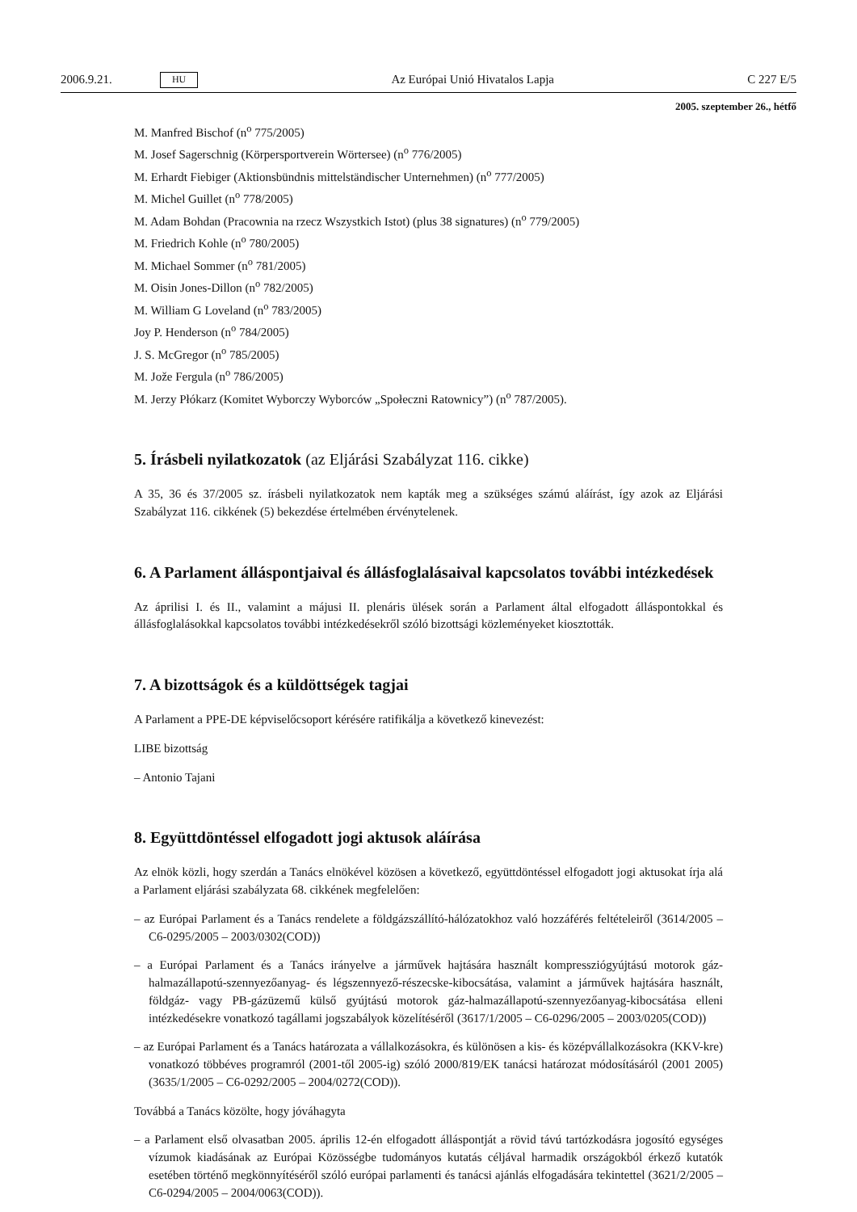2006.9.21. HU Az Európai Unió Hivatalos Lapja C 227 E/5
2005. szeptember 26., hétfő
M. Manfred Bischof (n<sup>o</sup> 775/2005)
M. Josef Sagerschnig (Körpersportverein Wörtersee) (n<sup>o</sup> 776/2005)
M. Erhardt Fiebiger (Aktionsbündnis mittelständischer Unternehmen) (n<sup>o</sup> 777/2005)
M. Michel Guillet (n<sup>o</sup> 778/2005)
M. Adam Bohdan (Pracownia na rzecz Wszystkich Istot) (plus 38 signatures) (n<sup>o</sup> 779/2005)
M. Friedrich Kohle (n<sup>o</sup> 780/2005)
M. Michael Sommer (n<sup>o</sup> 781/2005)
M. Oisin Jones-Dillon (n<sup>o</sup> 782/2005)
M. William G Loveland (n<sup>o</sup> 783/2005)
Joy P. Henderson (n<sup>o</sup> 784/2005)
J. S. McGregor (n<sup>o</sup> 785/2005)
M. Jože Fergula (n<sup>o</sup> 786/2005)
M. Jerzy Płókarz (Komitet Wyborczy Wyborców „Społeczni Ratownicy”) (n<sup>o</sup> 787/2005).
5. Írásbeli nyilatkozatok (az Eljárási Szabályzat 116. cikke)
A 35, 36 és 37/2005 sz. írásbeli nyilatkozatok nem kapták meg a szükséges számú aláírást, így azok az Eljárási Szabályzat 116. cikkének (5) bekezdése értelmében érvénytelenek.
6. A Parlament álláspontjaival és állásfoglalásaival kapcsolatos további intézkedések
Az áprilisi I. és II., valamint a májusi II. plenáris ülések során a Parlament által elfogadott álláspontokkal és állásfoglalásokkal kapcsolatos további intézkedésekről szóló bizottsági közleményeket kiosztották.
7. A bizottságok és a küldöttségek tagjai
A Parlament a PPE-DE képviselőcsoport kérésére ratifikálja a következő kinevezést:
LIBE bizottság
– Antonio Tajani
8. Együttdöntéssel elfogadott jogi aktusok aláírása
Az elnök közli, hogy szerdán a Tanács elnökével közösen a következő, együttdöntéssel elfogadott jogi aktusokat írja alá a Parlament eljárási szabályzata 68. cikkének megfelelően:
– az Európai Parlament és a Tanács rendelete a földgázszállító-hálózatokhoz való hozzáférés feltételeiről (3614/2005 – C6-0295/2005 – 2003/0302(COD))
– a Európai Parlament és a Tanács irányelve a járművek hajtására használt kompressziógyújtású motorok gáz-halmazállapotú-szennyezőanyag- és légszennyező-részecske-kibocsátása, valamint a járművek hajtására használt, földgáz- vagy PB-gázüzemű külső gyújtású motorok gáz-halmazállapotú-szennyezőanyag-kibocsátása elleni intézkedésekre vonatkozó tagállami jogszabályok közelítéséről (3617/1/2005 – C6-0296/2005 – 2003/0205(COD))
– az Európai Parlament és a Tanács határozata a vállalkozásokra, és különösen a kis- és középvállalkozásokra (KKV-kre) vonatkozó többéves programról (2001-től 2005-ig) szóló 2000/819/EK tanácsi határozat módosításáról (2001 2005) (3635/1/2005 – C6-0292/2005 – 2004/0272(COD)).
Továbbá a Tanács közölte, hogy jóváhagyta
– a Parlament első olvasatban 2005. április 12-én elfogadott álláspontját a rövid távú tartózkodásra jogosító egységes vízumok kiadásának az Európai Közösségbe tudományos kutatás céljával harmadik országokból érkező kutatók esetében történő megkönnyítéséről szóló európai parlamenti és tanácsi ajánlás elfogadására tekintettel (3621/2/2005 – C6-0294/2005 – 2004/0063(COD)).